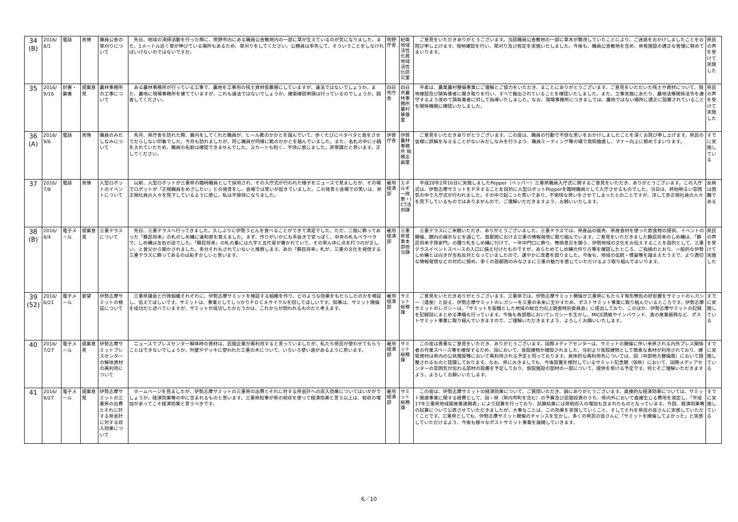| 34 (B) | 2016/ 8/1 | 電話 | 苦情 | 職員公舎の草刈りについて | 先日、地域の清掃活動を行った際に、熊野市内にある職員公舎敷地内の一部に草が生えているのが気になりました。また、1メートル近く草が伸びている場所もあるため、草刈りをしてください。公務員は率先して、そういうことをしなければいけないのではないですか。 | 熊野庁舎 | 紀南地域活性化局 地域活性化防災室 | ご意見をいただきありがとうございます。当該職員公舎敷地の一部に草木が繁茂していたことにより、ご迷惑をおかけしましたことをお詫び申し上げます。現地確認を行い、草刈り及び剪定を実施いたしました。今後も、職員公舎敷地を含め、県有施設の適正な管理に努めてまいります。 | 県民の声を受けて実施した |
| 35 | 2016/ 9/16 | 封書・葉書 | 提案意見 | 農林事務所の工事について | ある農林事務所が行っている工事で、農地を工事用の残土資材仮置場にしていますが、違法ではないでしょうか。また、農地に現場事務所を建てていますが、これも違法ではないでしょうか。建築確認申請は行っているのでしょうか。調査してください。 | 四日市庁舎 | 四日市農林事務所 農村基盤室 | 平素は、農業農村整備事業にご理解とご協力をいただき、まことにありがとうございます。ご意見をいただいた残土や資材について、現地確認及び請負業者に聞き取りを行い、すべて搬出されていることを確認いたしました。また、工事実施にあたり、農地法等関係法令を遵守するよう改めて請負業者に対して指導いたしました。なお、現場事務所につきましては、農地ではない場所に適正に設置されていることを関係機関に確認いたしました。 | 県民の声を受けて実施した |
| 36 (A) | 2016/ 9/6 | 電話 | 苦情 | 職員のみだしなみについて | 先月、県庁舎を訪れた際、案内をしてくれた職員が、ヒール靴のかかとを踏んでいて、歩くたびにペタペタと音をさせてだらしない印象でした。今月も訪れましたが、同じ職員が同様に靴のかかとを踏んでいました。また、名札の中に小銭を入れていたため、職員の名前は確認できませんでした。スカートも短く、不快に感じました。非常識だと思います。正してください。 | 伊賀庁舎 | 伊賀農林事務所 総務企画室 | ご意見をいただきありがとうございます。この度は、職員の行動で不快な思いをおかけしましたことを深くお詫び申し上げます。県民の皆様に誤解を与えることがないみだしなみを行うよう、職員ミーティング等の場で周知徹底し、マナー向上に努めてまいります。 | すでに実施している |
| 37 | 2016/ 7/8 | 電話 | 苦情 | 人型ロボットのイベントについて | 以前、人型ロボットが三重県の臨時職員として採用され、その入庁式が行われた様子をニュースで見ましたが、その場でロボットが「正規職員をめざしたい」との発言をし、会場では笑いが起きていました。この発言と会場での笑いは、非正規社員の人々を見下しているように感じ、私は不愉快になりました。 | 雇用経済部 | エネルギー政策・ICT活用課 | 平成28年2月16日に実施しましたPepper（ペッパー）三重県職員入庁式に関するご意見をいただき、ありがとうございます。この入庁式は、伊勢志摩サミットをＰＲすることを目的に人型ロボットPepperを臨時職員として入庁させるものでした。当日は、終始明るい雰囲気の中で入庁式が行われました。その中で起こった笑いであり、不愉快な思いをさせてしまったとのことですが、決して非正規社員の人々を見下しているものではありませんので、ご理解いただきますよう、お願いいたします。 | 反映は困難である |
| 38 (B) | 2016/ 8/4 | 電子メール | 提案意見 | 三重テラスについて | 先日、三重テラスへ行ってきました。久しぶりに伊勢うどんを食べることができて満足でした。ただ、二階に飾ってあった「蘇民将来」の札のしめ縄に違和感を覚えました。まず、作りがいかにも手抜きで安っぽく、中央の札もペラペラで、しめ縄は左右が逆でした。「蘇民将来」の札の裏には九字と五忙星が書かれていて、その真ん中に点を打つのが正しい、と昔父から聞かされました。多分それもされていないと推察します。あの「蘇民将来」札が、三重の文化を発信する三重テラスに飾ってあるのは恥ずかしいと思います。 | 雇用経済部 | 三重県営業本部担当課 | 三重テラスにご来館いただき、ありがとうございました。三重テラスでは、県産品の販売、県産食材を使った飲食物の提供、イベントの開催、館内の展示などを通じて、首都圏における三重の情報発信に取り組んでいます。ご意見をいただきました蘇民将来のしめ縄は、「蘇民将来子孫家門」の護り札をしめ縄に付けて、一年中門口に飾り、無病息災を願う、伊勢地域の文化をお伝えすることを目的として、三重テラスイベントスペースの入口に備え付けたものですが、あらためてしめ縄の作り方等を確認したところ、ご指摘のとおり、一般的な伊勢しめ縄とは向きが左右反対となっていましたので、速やかに改善を図りました。今後も、地域の伝統・慣習等を踏まえたうえで、より適切な情報発信などの対応に努め、多くの首都圏のみなさまに三重の魅力を感じていただけるよう取り組んでまいります。 | 県民の声を受けて実施した |
| 39 (52) | 2016/ 6/21 | 電子メール | 要望 | 伊勢志摩サミットの検証について | 三重県議会と行政組織それぞれに、伊勢志摩サミットを検証する組織を作り、どのような効果をもたらしたのかを検証し、伝えてほしいです。サミットは、事業としてしっかりＰＤＣＡサイクルを回してほしいです。知事は、サミット開催を成功だと述べていますが、サミットが成功したかどうかは、これからが問われるものだと考えます。 | 雇用経済部 | サミット総務課 | ご意見をいただきありがとうございます。三重県では、伊勢志摩サミット開催が三重県にもたらす有形無形の好影響をサミットのレガシー（遺産）と捉え、伊勢志摩サミットのレガシーを三重の未来に生かすため、ポストサミット事業に取り組んでいるところです。伊勢志摩サミットのレガシーは、「サミットを契機とした地域の総合力向上調査特別委員会」に提出しており、このほか、伊勢志摩サミットの記録を記録誌にまとめる準備も行っています。今後も各部局においてレガシーを生かし、MICE誘致やインバウンド、食の産業振興など、ポストサミット事業に取り組んでいきますので、ご理解いただきますよう、よろしくお願いいたします。 | すでに実施している |
| 40 | 2016/ 7/27 | 電子メール | 提案意見 | 伊勢志摩サミットプレスセンターの解体資材の再利用について | ニュースでプレスセンター解体時の資材は、民間企業が再利用すると言っていましたが、私たち県民が使わせてもらうことはできないでしょうか。外壁やデッキに使われた三重の木について、いろいろ使い道があるように思います。 | 雇用経済部 | サミット総務課 | この度は貴重なご意見をいただき、ありがとうございます。国際メディアセンターは、サミットの開催に伴い来県される内外プレス関係者の作業スペース等を確保するため、国において、仮設建物が建設されました。当初より仮設建物として簡素な素材が利用されており、建築資材は県内の公共施設等において再利用される予定と伺っております。具体的な再利用先については、国（中部地方整備局）において調整されるものと認識しております。なお、県におきましても、今後設置を検討しているサミット記念館（仮称）において、国際メディアセンターの雰囲気が伝わる部材の設置を予定しており、仮設施設の部材の一部について、提供を受ける予定です。何とぞご理解いただきますよう、よろしくお願いいたします。 | すでに実施している |
| 41 | 2016/ 9/27 | 電子メール | 提案意見 | 伊勢志摩サミットの三重県の出費とそれに対する県会計に対する収入効果について | ホームページを見ましたが、伊勢志摩サミットの三重県の出費とそれに対する県会計への収入効果についてはいかがでしょうか。経済効果等の中に含まれるものと思います。三重県知事が県の税収を使って経済効果と言う以上は、税収の増加があってこそ経済効果と言うべきです。 | 雇用経済部 | サミット総務課 | この度は、伊勢志摩サミットの経済効果について、ご質問いただき、誠にありがとうございます。直接的な経済効果については、サミット関連事業に関する経費として、国・県（県内市町を含む）の予算及び民間投資のうち、県内外において直接生じる費用を測定し、「平成17年三重県地域間産業連関表」により試算を行っており、試算結果には県税収入の増加も含まれたものとなっています。今回、経済効果等の試算について公表させていただきましたが、大事なことは、この効果を実現していくこと、そしてそれを県民の皆さんに実感していただくことです。三重県としても、伊勢志摩サミット開催のチャンスを生かし、多くの県民の皆さんに「サミットを開催してよかった」と実感していただけるよう、今後も様々なポストサミット事業を展開していきます。 | すでに実施している |
6／10